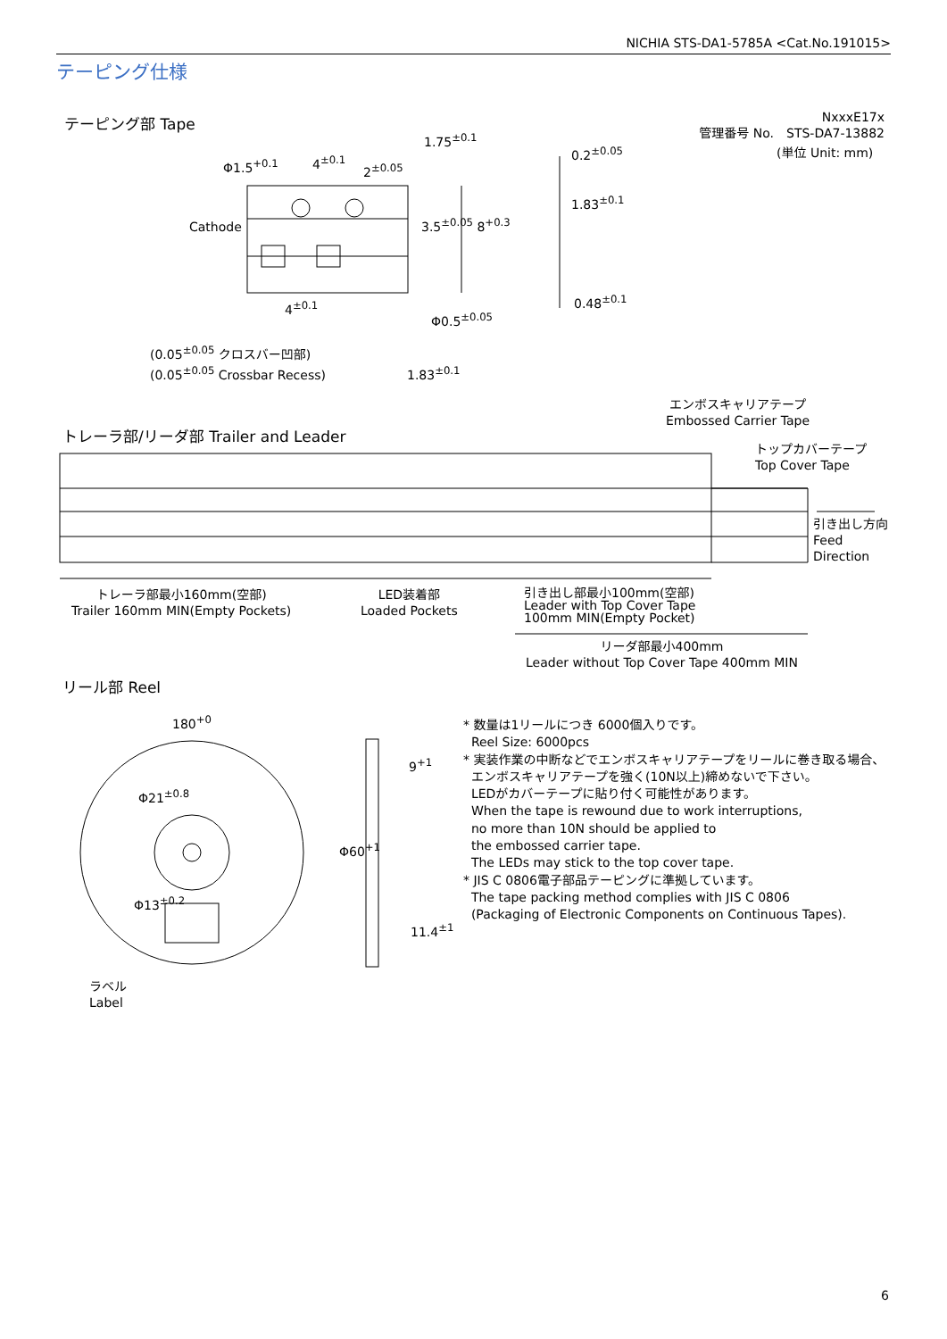NICHIA STS-DA1-5785A <Cat.No.191015>
テーピング仕様
テーピング部 Tape
NxxxE17x
管理番号 No.　STS-DA7-13882
(単位 Unit: mm)
Φ1.5<sup>+0.1</sup> 4<sup>±0.1</sup>
2<sup>±0.05</sup>
1.75<sup>±0.1</sup>
Cathode 3.5<sup>±0.05</sup> 8<sup>+0.3</sup>
0.2<sup>±0.05</sup>
1.83<sup>±0.1</sup>
0.48<sup>±0.1</sup>
4<sup>±0.1</sup>
Φ0.5<sup>±0.05</sup>
(0.05<sup>±0.05</sup> クロスバー凹部)
(0.05<sup>±0.05</sup> Crossbar Recess)
1.83<sup>±0.1</sup>
エンボスキャリアテープ
Embossed Carrier Tape
トレーラ部/リーダ部 Trailer and Leader
トップカバーテープ
Top Cover Tape
引き出し方向
Feed
Direction
トレーラ部最小160mm(空部)
Trailer 160mm MIN(Empty Pockets)
LED装着部
Loaded Pockets
引き出し部最小100mm(空部)
Leader with Top Cover Tape
100mm MIN(Empty Pocket)
リーダ部最小400mm
Leader without Top Cover Tape 400mm MIN
リール部 Reel
180<sup>+0</sup>
Φ21<sup>±0.8</sup>
Φ13<sup>±0.2</sup>
9<sup>+1</sup>
Φ60<sup>+1</sup>
11.4<sup>±1</sup>
ラベル
Label
* 数量は1リールにつき 6000個入りです。
Reel Size: 6000pcs
* 実装作業の中断などでエンボスキャリアテープをリールに巻き取る場合、
エンボスキャリアテープを強く(10N以上)締めないで下さい。
LEDがカバーテープに貼り付く可能性があります。
When the tape is rewound due to work interruptions,
no more than 10N should be applied to
the embossed carrier tape.
The LEDs may stick to the top cover tape.
* JIS C 0806電子部品テーピングに準拠しています。
The tape packing method complies with JIS C 0806
(Packaging of Electronic Components on Continuous Tapes).
6